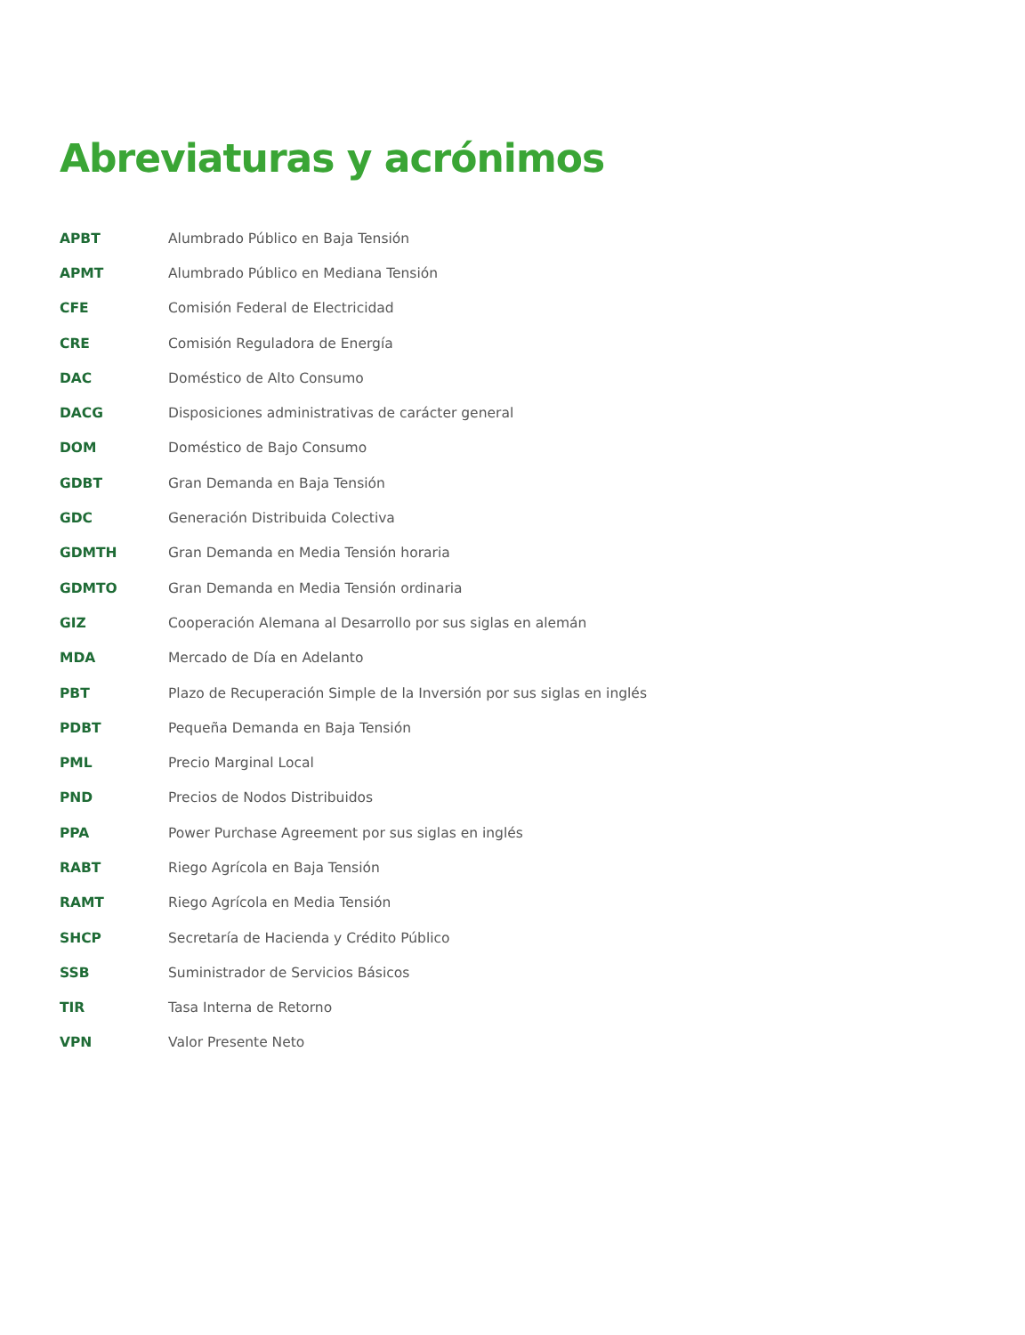Abreviaturas y acrónimos
| APBT | Alumbrado Público en Baja Tensión |
| APMT | Alumbrado Público en Mediana Tensión |
| CFE | Comisión Federal de Electricidad |
| CRE | Comisión Reguladora de Energía |
| DAC | Doméstico de Alto Consumo |
| DACG | Disposiciones administrativas de carácter general |
| DOM | Doméstico de Bajo Consumo |
| GDBT | Gran Demanda en Baja Tensión |
| GDC | Generación Distribuida Colectiva |
| GDMTH | Gran Demanda en Media Tensión horaria |
| GDMTO | Gran Demanda en Media Tensión ordinaria |
| GIZ | Cooperación Alemana al Desarrollo por sus siglas en alemán |
| MDA | Mercado de Día en Adelanto |
| PBT | Plazo de Recuperación Simple de la Inversión por sus siglas en inglés |
| PDBT | Pequeña Demanda en Baja Tensión |
| PML | Precio Marginal Local |
| PND | Precios de Nodos Distribuidos |
| PPA | Power Purchase Agreement por sus siglas en inglés |
| RABT | Riego Agrícola en Baja Tensión |
| RAMT | Riego Agrícola en Media Tensión |
| SHCP | Secretaría de Hacienda y Crédito Público |
| SSB | Suministrador de Servicios Básicos |
| TIR | Tasa Interna de Retorno |
| VPN | Valor Presente Neto |